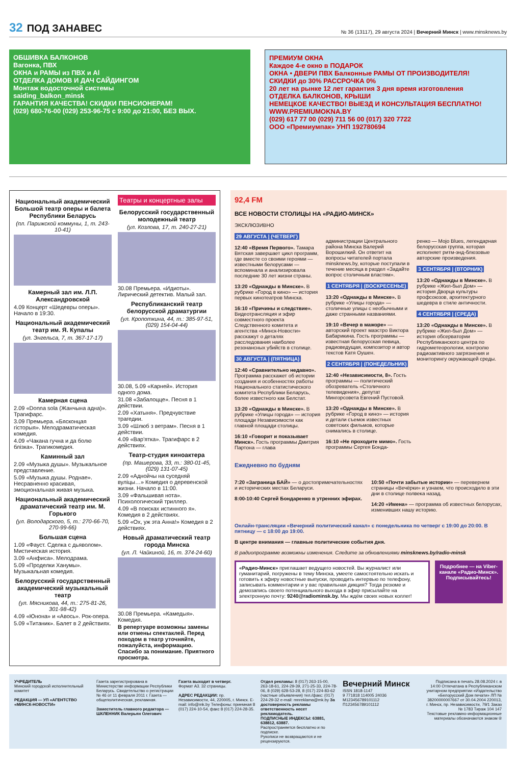32 ПОД ЗАНАВЕС
№ 36 (13117), 29 августа 2024 | Вечерний Минск | www.minsknews.by
ОБШИВКА БАЛКОНОВ
Вагонка, ПВХ
ОКНА и РАМЫ из ПВХ и Al
ОТДЕЛКА ДОМОВ И ДАЧ САЙДИНГОМ
Монтаж водосточной системы
saiding_balkon_minsk
ГАРАНТИЯ КАЧЕСТВА! СКИДКИ ПЕНСИОНЕРАМ!
(029) 680-76-00 (029) 253-96-75 с 9:00 до 21:00, БЕЗ ВЫХ.
ПРЕМИУМ ОКНА
Каждое 4-е окно в ПОДАРОК
ОКНА • ДВЕРИ ПВХ Балконные РАМЫ ОТ ПРОИЗВОДИТЕЛЯ!
СКИДКИ до 30% РАССРОЧКА 0%
20 лет на рынке 12 лет гарантия 3 дня время изготовления
ОТДЕЛКА БАЛКОНОВ, КРЫШИ
НЕМЕЦКОЕ КАЧЕСТВО! ВЫЕЗД И КОНСУЛЬТАЦИЯ БЕСПЛАТНО! WWW.PREMIUMOKNA.BY
(029) 617 77 00 (029) 711 56 00 (017) 320 7722
ООО «Премиумпак» УНП 192780694
Национальный академический Большой театр оперы и балета Республики Беларусь
(пл. Парижской коммуны, 1, т. 243-10-41)
Камерный зал им. Л.П. Александровской
4.09 Концерт «Шедевры оперы». Начало в 19:30.
Национальный академический театр им. Я. Купалы
(ул. Энгельса, 7, т. 367-17-17)
Камерная сцена
2.09 «Donna sola (Жанчына адна)». Трагифарс.
3.09 Премьера. «Бясконцая гісторыя». Мелодраматическая комедия.
4.09 «Чакана гучна и да болю блізка». Трагикомедия.
Каминный зал
2.09 «Музыка душы». Музыкальное представление.
5.09 «Музыка душы. Роднае». Несравненно красивая, эмоциональная живая музыка.
Национальный академический драматический театр им. М. Горького
(ул. Володарского, 5, т.: 270-66-70, 270-99-66)
Большая сцена
1.09 «Фауст. Сделка с дьяволом». Мистическая история.
3.09 «Анфиса». Мелодрама.
5.09 «Проделки Ханумы». Музыкальная комедия.
Белорусский государственный академический музыкальный театр
(ул. Мясникова, 44, т.: 275-81-26, 301-98-42)
4.09 «Юнона» и «Авось». Рок-опера.
5.09 «Титаник». Балет в 2 действиях.
Театры и концертные залы
Белорусский государственный молодежный театр
(ул. Козлова, 17, т. 240-27-21)
30.08 Премьера. «Идиоты». Лирический детектив. Малый зал.
Республиканский театр белорусской драматургии
(ул. Кропоткина, 44, т.: 385-97-51, (029) 154-04-44)
30.08, 5.09 «Карней». История одного дома.
31.08 «Забалоцце». Песня в 1 действии.
2.09 «Хатыня». Предчувствие трагедии.
3.09 «Шлюб з ветрам». Песня в 1 действии.
4.09 «Вар'ятка». Трагифарс в 2 действиях.
Театр-студия киноактера
(пр. Машерова, 33, т.: 380-01-45, (029) 131-07-45)
2.09 «Аднойчы на суседняй вуліцы…» Комедия о деревенской жизни. Начало в 11:00.
3.09 «Фальшивая нота». Психологический триллер.
4.09 «В поисках истинного я». Комедия в 2 действиях.
5.09 «Ох, уж эта Анна!» Комедия в 2 действиях.
Новый драматический театр города Минска
(ул. Л. Чайкиной, 16, т. 374-24-60)
30.08 Премьера. «Камедыя». Комедия.
В репертуаре возможны замены или отмены спектаклей. Перед походом в театр уточняйте, пожалуйста, информацию. Спасибо за понимание. Приятного просмотра.
92,4 FM
ВСЕ НОВОСТИ СТОЛИЦЫ НА «РАДИО-МИНСК»
ЭКСКЛЮЗИВНО
29 АВГУСТА | (ЧЕТВЕРГ)
12:40 «Время Первого». Тамара Вятская завершает цикл программ, где вместе со своими героями — известными белорусами — вспоминала и анализировала последние 30 лет жизни страны.
13:20 «Однажды в Минске». В рубрике «Город в кино» — история первых кинотеатров Минска.
16:10 «Причины и следствие». Видеотрансляция и эфир совместного проекта Следственного комитета и агентства «Минск-Новости» расскажут о деталях расследования наиболее резонансных убийств в столице.
30 АВГУСТА | (ПЯТНИЦА)
12:40 «Сравнительно недавно». Программа расскажет об истории создания и особенностях работы Национального статистического комитета Республики Беларусь, более известного как Белстат.
13:20 «Однажды в Минске». В рубрике «Улицы города» — история площади Независимости как главной площади столицы.
16:10 «Говорит и показывает Минск». Гость программы Дмитрия Партона — глава
администрации Центрального района Минска Валерий Ворошилкий. Он ответит на вопросы читателей портала minsknews.by, которые поступали в течение месяца в раздел «Задайте вопрос столичным властям».
1 СЕНТЯБРЯ | (ВОСКРЕСЕНЬЕ)
13:20 «Однажды в Минске». В рубрике «Улицы города» — столичные улицы с необычными и даже странными названиями.
19:10 «Вечер в мажоре» — авторский проект маэстро Виктора Бабарикина. Гость программы — известная белорусская певица, радиоведущая, композитор и автор текстов Катя Оушен.
2 СЕНТЯБРЯ | (ПОНЕДЕЛЬНИК)
12:40 «Независимости, 8». Гость программы — политический обозреватель «Столичного телевидения», депутат Мингорсовета Евгений Пустовой.
13:20 «Однажды в Минске». В рубрике «Город в кино» — история и детали съемок известных советских фильмов, которые снимались в столице.
16:10 «Не проходите мимо». Гость программы Сергея Бонда-
ренко — Mojo Blues, легендарная белорусская группа, которая исполняет ритм-энд-блюзовые авторские произведения.
3 СЕНТЯБРЯ | (ВТОРНИК)
13:20 «Однажды в Минске». В рубрике «Жил-был Дом» — история Дворца культуры профсоюзов, архитектурного шедевра в стиле античности.
4 СЕНТЯБРЯ | (СРЕДА)
13:20 «Однажды в Минске». В рубрике «Жил-был Дом» — история обсерватории Республиканского центра по гидрометеорологии, контролю радиоактивного загрязнения и мониторингу окружающей среды.
Ежедневно по будням
7:20 «Заграница БАЙ» — о достопримечательностях и исторических местах Беларуси.
8:00-10:40 Сергей Бондаренко в утренних эфирах.
10:50 «Почти забытые истории» — перевернем страницы «Вечёрки» и узнаем, что происходило в эти дни в столице полвека назад.
14:20 «Имена» — программа об известных белорусах, изменивших нашу историю.
Онлайн-трансляции «Вечерний политический канал» с понедельника по четверг с 19:00 до 20:00. В пятницу — с 18:00 до 19:00.
В центре внимания — главные политические события дня.
В радиопрограмме возможны изменения. Следите за обновлениями minsknews.by/radio-minsk
«Радио-Минск» приглашает ведущего новостей. Вы журналист или гуманитарий, погружены в тему Минска, умеете самостоятельно искать и готовить к эфиру новостные выпуски, проводить интервью по телефону, записывать комментарии и у вас правильная дикция? Тогда резюме и демозапись своего потенциального выхода в эфир присылайте на электронную почту: 9240@radiominsk.by. Мы ждём своих новых коллег!
Подробнее — на Viber-канале «Радио-Минск». Подписывайтесь!
УЧРЕДИТЕЛЬ
Минский городской исполнительный комитет
РЕДАКЦИЯ — УП «АГЕНТСТВО «МИНСК-НОВОСТИ»
Газета зарегистрирована в Министерстве информации Республики Беларусь. Свидетельство о регистрации № 46 от 11 февраля 2011 г. Газета — общеполитическая, рекламная.
Заместитель главного редактора — ШКЛЕННИК Валерьян Олегович
Газета выходит в четверг.
Формат А3. 32 страницы.
АДРЕС РЕДАКЦИИ: пр. Независимости, 44, 220005, г. Минск. E-mail: info@mk.by Телефоны: приемная 8 (017) 224-10-54, факс 8 (017) 224-28-35.
Отдел рекламы: 8 (017) 263-15-00, 263-18-61, 224-29-39, 271-25-33, 224-78-06, 8 (029) 628-53-28, 8 (017) 224-83-62 (частные объявления) тел./факс: (017) 224-29-32 e-mail: mnreklama@mk.by За достоверность рекламы ответственность несет рекламодатель.
ПОДПИСНЫЕ ИНДЕКСЫ: 63881, 638812, 63887.
Распространяется бесплатно и по подписке.
Рукописи не возвращаются и не рецензируются.
Вечерний Минск
ISSN 1818-1147
9 771818 114005 24036
М123456789101112
П123456789101112
Подписана в печать 28.08.2024 г. в 14:00 Отпечатана в Республиканском унитарном предприятии «Издательство «Белорусский Дом печати» ЛП № 38200000007667 от 30.04.2004 220013, г. Минск, пр. Независимости, 79/1 Заказ № 1783 Тираж 104 147
Текстовые рекламно-информационные материалы обозначаются знаком ®